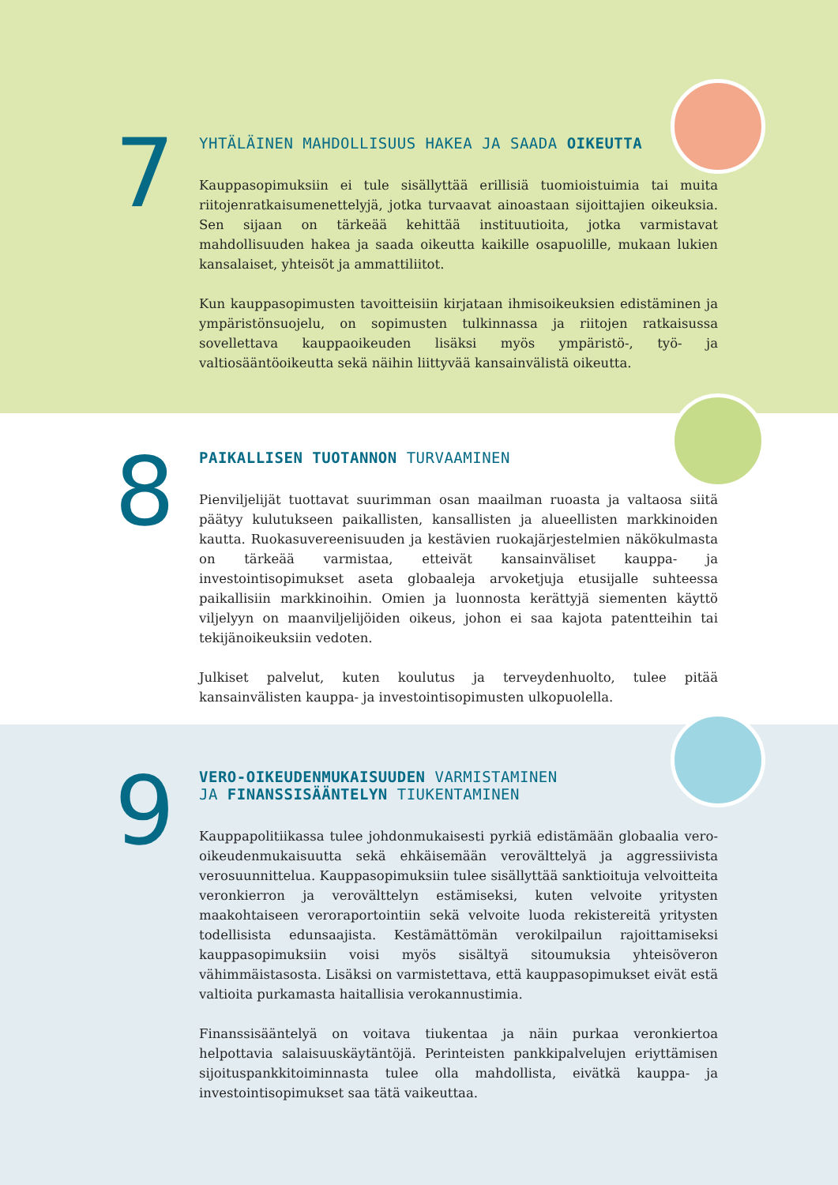7
YHTÄLÄINEN MAHDOLLISUUS HAKEA JA SAADA OIKEUTTA
Kauppasopimuksiin ei tule sisällyttää erillisiä tuomioistuimia tai muita riitojenratkaisumenettelyjä, jotka turvaavat ainoastaan sijoittajien oikeuksia. Sen sijaan on tärkeää kehittää instituutioita, jotka varmistavat mahdollisuuden hakea ja saada oikeutta kaikille osapuolille, mukaan lukien kansalaiset, yhteisöt ja ammattiliitot.
Kun kauppasopimusten tavoitteisiin kirjataan ihmisoikeuksien edistäminen ja ympäristönsuojelu, on sopimusten tulkinnassa ja riitojen ratkaisussa sovellettava kauppaoikeuden lisäksi myös ympäristö-, työ- ja valtiosääntöoikeutta sekä näihin liittyvää kansainvälistä oikeutta.
8
PAIKALLISEN TUOTANNON TURVAAMINEN
Pienviljelijät tuottavat suurimman osan maailman ruoasta ja valtaosa siitä päätyy kulutukseen paikallisten, kansallisten ja alueellisten markkinoiden kautta. Ruokasuvereenisuuden ja kestävien ruokajärjestelmien näkökulmasta on tärkeää varmistaa, etteivät kansainväliset kauppa- ja investointisopimukset aseta globaaleja arvoketjuja etusijalle suhteessa paikallisiin markkinoihin. Omien ja luonnosta kerättyjä siementen käyttö viljelyyn on maanviljelijöiden oikeus, johon ei saa kajota patentteihin tai tekijänoikeuksiin vedoten.
Julkiset palvelut, kuten koulutus ja terveydenhuolto, tulee pitää kansainvälisten kauppa- ja investointisopimusten ulkopuolella.
9
VERO-OIKEUDENMUKAISUUDEN VARMISTAMINEN
JA FINANSSISÄÄNTELYN TIUKENTAMINEN
Kauppapolitiikassa tulee johdonmukaisesti pyrkiä edistämään globaalia vero-oikeudenmukaisuutta sekä ehkäisemään verovälttelyä ja aggressiivista verosuunnittelua. Kauppasopimuksiin tulee sisällyttää sanktioituja velvoitteita veronkierron ja verovälttelyn estämiseksi, kuten velvoite yritysten maakohtaiseen veroraportointiin sekä velvoite luoda rekistereitä yritysten todellisista edunsaajista. Kestämättömän verokilpailun rajoittamiseksi kauppasopimuksiin voisi myös sisältyä sitoumuksia yhteisöveron vähimmäistasosta. Lisäksi on varmistettava, että kauppasopimukset eivät estä valtioita purkamasta haitallisia verokannustimia.
Finanssisääntelyä on voitava tiukentaa ja näin purkaa veronkiertoa helpottavia salaisuuskäytäntöjä. Perinteisten pankkipalvelujen eriyttämisen sijoituspankkitoiminnasta tulee olla mahdollista, eivätkä kauppa- ja investointisopimukset saa tätä vaikeuttaa.